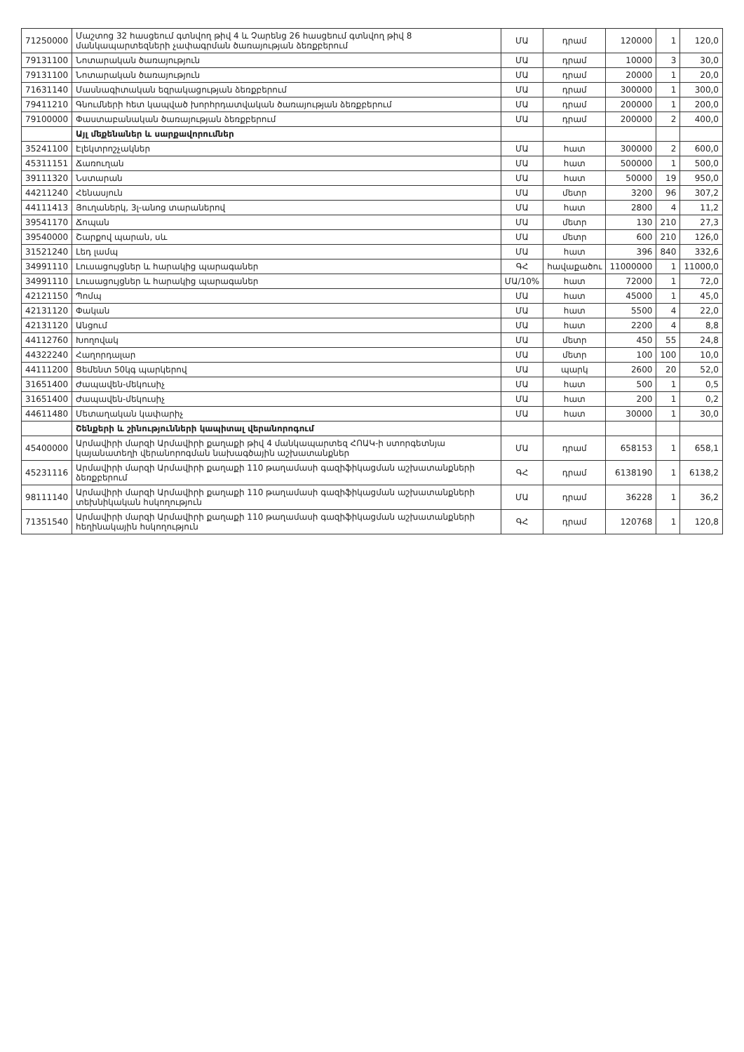| 71250000 | Մաշտոց 32 հասցեում գտնվող թիվ 4 և Չարենց 26 հասցեում գտնվող թիվ 8 մանկապարտեզների չափագրման ծառայության ձեռքբերում | ՄԱ | դրամ | 120000 | 1 | 120,0 |
| 79131100 | Նոտարական ծառայություն | ՄԱ | դրամ | 10000 | 3 | 30,0 |
| 79131100 | Նոտարական ծառայություն | ՄԱ | դրամ | 20000 | 1 | 20,0 |
| 71631140 | Մասնագիտական եզրակացության ձեռքբերում | ՄԱ | դրամ | 300000 | 1 | 300,0 |
| 79411210 | Գնումների հետ կապված խորհրդատվական ծառայության ձեռքբերում | ՄԱ | դրամ | 200000 | 1 | 200,0 |
| 79100000 | Փաստաբանական ծառայության ձեռքբերում | ՄԱ | դրամ | 200000 | 2 | 400,0 |
| | Այլ մեքենաներ և սարքավորումներ | | | | | |
| 35241100 | Էլեկտրոշչակներ | ՄԱ | հատ | 300000 | 2 | 600,0 |
| 45311151 | Ճառուղան | ՄԱ | հատ | 500000 | 1 | 500,0 |
| 39111320 | Նստարան | ՄԱ | հատ | 50000 | 19 | 950,0 |
| 44211240 | Հենասյուն | ՄԱ | մետր | 3200 | 96 | 307,2 |
| 44111413 | Յուղաներկ, 3լ-անոց տարաներով | ՄԱ | հատ | 2800 | 4 | 11,2 |
| 39541170 | Ճոպան | ՄԱ | մետր | 130 | 210 | 27,3 |
| 39540000 | Շարքով պարան, սև | ՄԱ | մետր | 600 | 210 | 126,0 |
| 31521240 | Լեդ լամպ | ՄԱ | հատ | 396 | 840 | 332,6 |
| 34991110 | Լուսացույցներ և հարակից պարագաներ | ԳՀ | հավաքածու | 11000000 | 1 | 11000,0 |
| 34991110 | Լուսացույցներ և հարակից պարագաներ | ՄԱ/10% | հատ | 72000 | 1 | 72,0 |
| 42121150 | Պոմպ | ՄԱ | հատ | 45000 | 1 | 45,0 |
| 42131120 | Փական | ՄԱ | հատ | 5500 | 4 | 22,0 |
| 42131120 | Անցում | ՄԱ | հատ | 2200 | 4 | 8,8 |
| 44112760 | Խողովակ | ՄԱ | մետր | 450 | 55 | 24,8 |
| 44322240 | Հաղորդալար | ՄԱ | մետր | 100 | 100 | 10,0 |
| 44111200 | Ցեմենտ 50կգ պարկերով | ՄԱ | պարկ | 2600 | 20 | 52,0 |
| 31651400 | Ժապավեն-մեկուսիչ | ՄԱ | հատ | 500 | 1 | 0,5 |
| 31651400 | Ժապավեն-մեկուսիչ | ՄԱ | հատ | 200 | 1 | 0,2 |
| 44611480 | Մետաղական կափարիչ | ՄԱ | հատ | 30000 | 1 | 30,0 |
| | Շենքերի և շինությունների կապիտալ վերանորոգում | | | | | |
| 45400000 | Արմավիրի մարզի Արմավիրի քաղաքի թիվ 4 մանկապարտեզ ՀՈԱԿ-ի ստորգետնյա կայանատեղի վերանորոգման նախագծային աշխատանքներ | ՄԱ | դրամ | 658153 | 1 | 658,1 |
| 45231116 | Արմավիրի մարզի Արմավիրի քաղաքի 110 թաղամասի գազիֆիկացման աշխատանքների ձեռքբերում | ԳՀ | դրամ | 6138190 | 1 | 6138,2 |
| 98111140 | Արմավիրի մարզի Արմավիրի քաղաքի 110 թաղամասի գազիֆիկացման աշխատանքների տեխնիկական հսկողություն | ՄԱ | դրամ | 36228 | 1 | 36,2 |
| 71351540 | Արմավիրի մարզի Արմավիրի քաղաքի 110 թաղամասի գազիֆիկացման աշխատանքների հեղինակային հսկողություն | ԳՀ | դրամ | 120768 | 1 | 120,8 |